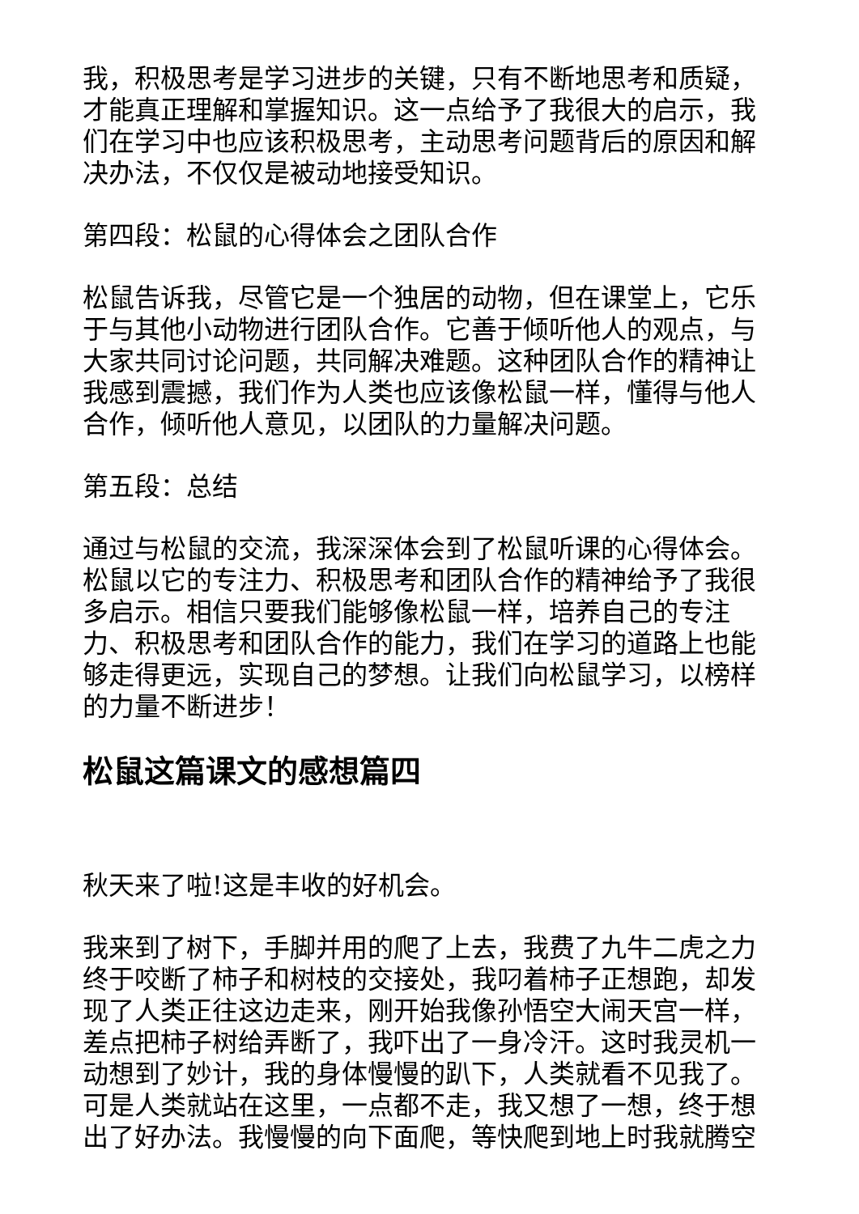我，积极思考是学习进步的关键，只有不断地思考和质疑，才能真正理解和掌握知识。这一点给予了我很大的启示，我们在学习中也应该积极思考，主动思考问题背后的原因和解决办法，不仅仅是被动地接受知识。
第四段：松鼠的心得体会之团队合作
松鼠告诉我，尽管它是一个独居的动物，但在课堂上，它乐于与其他小动物进行团队合作。它善于倾听他人的观点，与大家共同讨论问题，共同解决难题。这种团队合作的精神让我感到震撼，我们作为人类也应该像松鼠一样，懂得与他人合作，倾听他人意见，以团队的力量解决问题。
第五段：总结
通过与松鼠的交流，我深深体会到了松鼠听课的心得体会。松鼠以它的专注力、积极思考和团队合作的精神给予了我很多启示。相信只要我们能够像松鼠一样，培养自己的专注力、积极思考和团队合作的能力，我们在学习的道路上也能够走得更远，实现自己的梦想。让我们向松鼠学习，以榜样的力量不断进步！
松鼠这篇课文的感想篇四
秋天来了啦!这是丰收的好机会。
我来到了树下，手脚并用的爬了上去，我费了九牛二虎之力终于咬断了柿子和树枝的交接处，我叼着柿子正想跑，却发现了人类正往这边走来，刚开始我像孙悟空大闹天宫一样，差点把柿子树给弄断了，我吓出了一身冷汗。这时我灵机一动想到了妙计，我的身体慢慢的趴下，人类就看不见我了。可是人类就站在这里，一点都不走，我又想了一想，终于想出了好办法。我慢慢的向下面爬，等快爬到地上时我就腾空